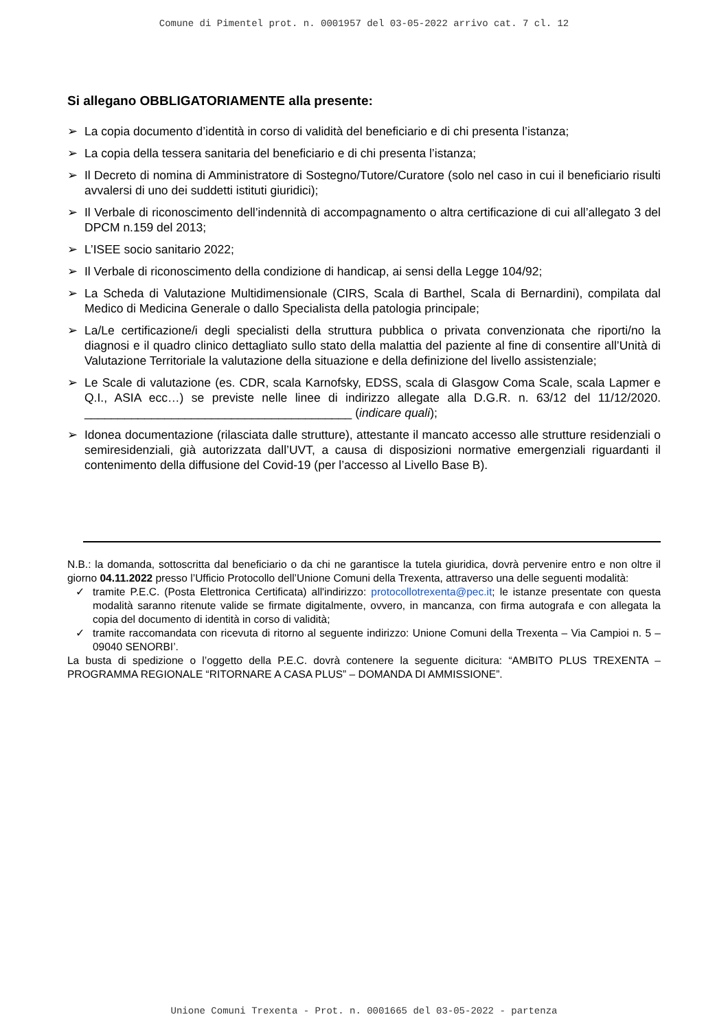Comune di Pimentel prot. n. 0001957 del 03-05-2022 arrivo cat. 7 cl. 12
Si allegano OBBLIGATORIAMENTE alla presente:
➢ La copia documento d’identità in corso di validità del beneficiario e di chi presenta l’istanza;
➢ La copia della tessera sanitaria del beneficiario e di chi presenta l’istanza;
➢ Il Decreto di nomina di Amministratore di Sostegno/Tutore/Curatore (solo nel caso in cui il beneficiario risulti avvalersi di uno dei suddetti istituti giuridici);
➢ Il Verbale di riconoscimento dell’indennità di accompagnamento o altra certificazione di cui all’allegato 3 del DPCM n.159 del 2013;
➢ L’ISEE socio sanitario 2022;
➢ Il Verbale di riconoscimento della condizione di handicap, ai sensi della Legge 104/92;
➢ La Scheda di Valutazione Multidimensionale (CIRS, Scala di Barthel, Scala di Bernardini), compilata dal Medico di Medicina Generale o dallo Specialista della patologia principale;
➢ La/Le certificazione/i degli specialisti della struttura pubblica o privata convenzionata che riporti/no la diagnosi e il quadro clinico dettagliato sullo stato della malattia del paziente al fine di consentire all’Unità di Valutazione Territoriale la valutazione della situazione e della definizione del livello assistenziale;
➢ Le Scale di valutazione (es. CDR, scala Karnofsky, EDSS, scala di Glasgow Coma Scale, scala Lapmer e Q.I., ASIA ecc…) se previste nelle linee di indirizzo allegate alla D.G.R. n. 63/12 del 11/12/2020. ________________________________________ (indicare quali);
➢ Idonea documentazione (rilasciata dalle strutture), attestante il mancato accesso alle strutture residenziali o semiresidenziali, già autorizzata dall’UVT, a causa di disposizioni normative emergenziali riguardanti il contenimento della diffusione del Covid-19 (per l’accesso al Livello Base B).
N.B.: la domanda, sottoscritta dal beneficiario o da chi ne garantisce la tutela giuridica, dovrà pervenire entro e non oltre il giorno 04.11.2022 presso l’Ufficio Protocollo dell’Unione Comuni della Trexenta, attraverso una delle seguenti modalità:
✓ tramite P.E.C. (Posta Elettronica Certificata) all'indirizzo: protocollotrexenta@pec.it; le istanze presentate con questa modalità saranno ritenute valide se firmate digitalmente, ovvero, in mancanza, con firma autografa e con allegata la copia del documento di identità in corso di validità;
✓ tramite raccomandata con ricevuta di ritorno al seguente indirizzo: Unione Comuni della Trexenta – Via Campioi n. 5 – 09040 SENORBI’.
La busta di spedizione o l’oggetto della P.E.C. dovrà contenere la seguente dicitura: “AMBITO PLUS TREXENTA – PROGRAMMA REGIONALE “RITORNARE A CASA PLUS” – DOMANDA DI AMMISSIONE”.
Unione Comuni Trexenta - Prot. n. 0001665 del 03-05-2022 - partenza